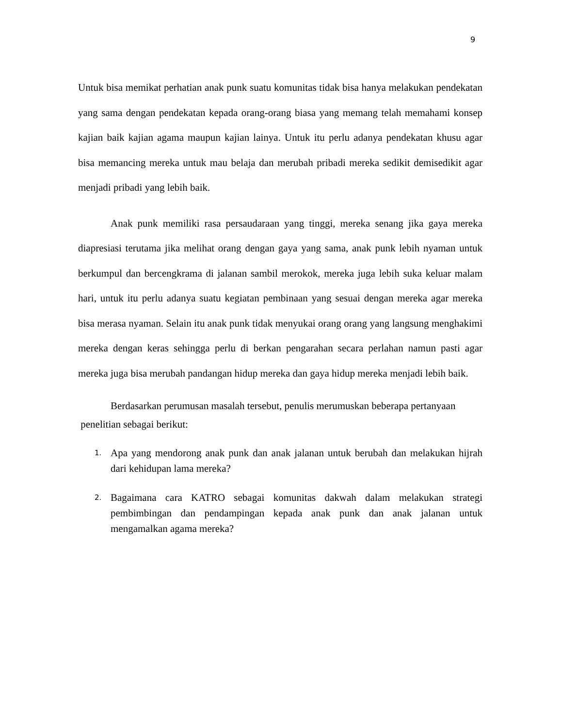9
Untuk bisa memikat perhatian anak punk suatu komunitas tidak bisa hanya melakukan pendekatan yang sama dengan pendekatan kepada orang-orang biasa yang memang telah memahami konsep kajian baik kajian agama maupun kajian lainya. Untuk itu perlu adanya pendekatan khusu agar bisa memancing mereka untuk mau belaja dan merubah pribadi mereka sedikit demisedikit agar menjadi pribadi yang lebih baik.
Anak punk memiliki rasa persaudaraan yang tinggi, mereka senang jika gaya mereka diapresiasi terutama jika melihat orang dengan gaya yang sama, anak punk lebih nyaman untuk berkumpul dan bercengkrama di jalanan sambil merokok, mereka juga lebih suka keluar malam hari, untuk itu perlu adanya suatu kegiatan pembinaan yang sesuai dengan mereka agar mereka bisa merasa nyaman. Selain itu anak punk tidak menyukai orang orang yang langsung menghakimi mereka dengan keras sehingga perlu di berkan pengarahan secara perlahan namun pasti agar mereka juga bisa merubah pandangan hidup mereka dan gaya hidup mereka menjadi lebih baik.
Berdasarkan perumusan masalah tersebut, penulis merumuskan beberapa pertanyaan
penelitian sebagai berikut:
1. Apa yang mendorong anak punk dan anak jalanan untuk berubah dan melakukan hijrah dari kehidupan lama mereka?
2. Bagaimana cara KATRO sebagai komunitas dakwah dalam melakukan strategi pembimbingan dan pendampingan kepada anak punk dan anak jalanan untuk mengamalkan agama mereka?